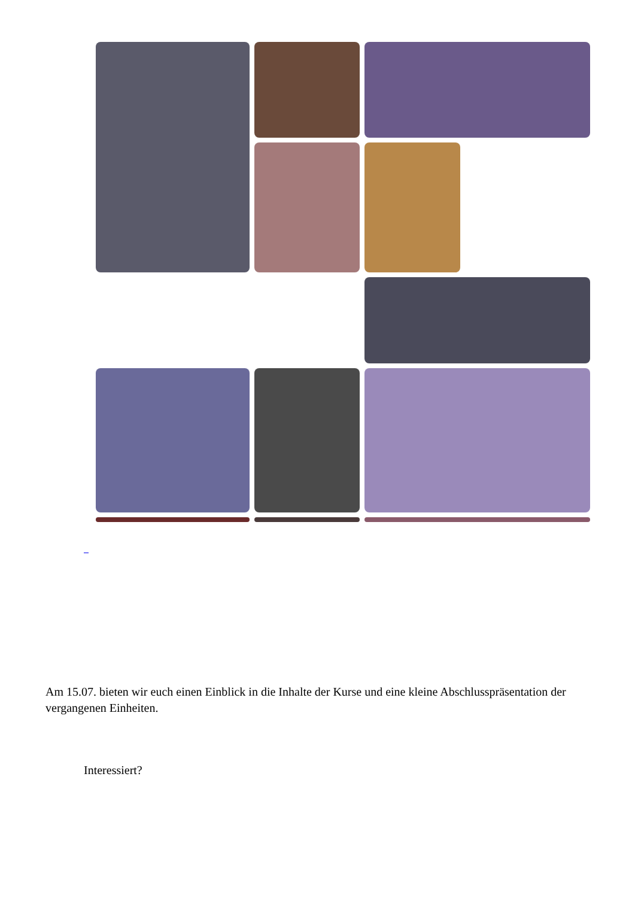Am 15.07. bieten wir euch einen Einblick in die Inhalte der Kurse und eine kleine Abschlusspräsentation der vergangenen Einheiten.
Interessiert?